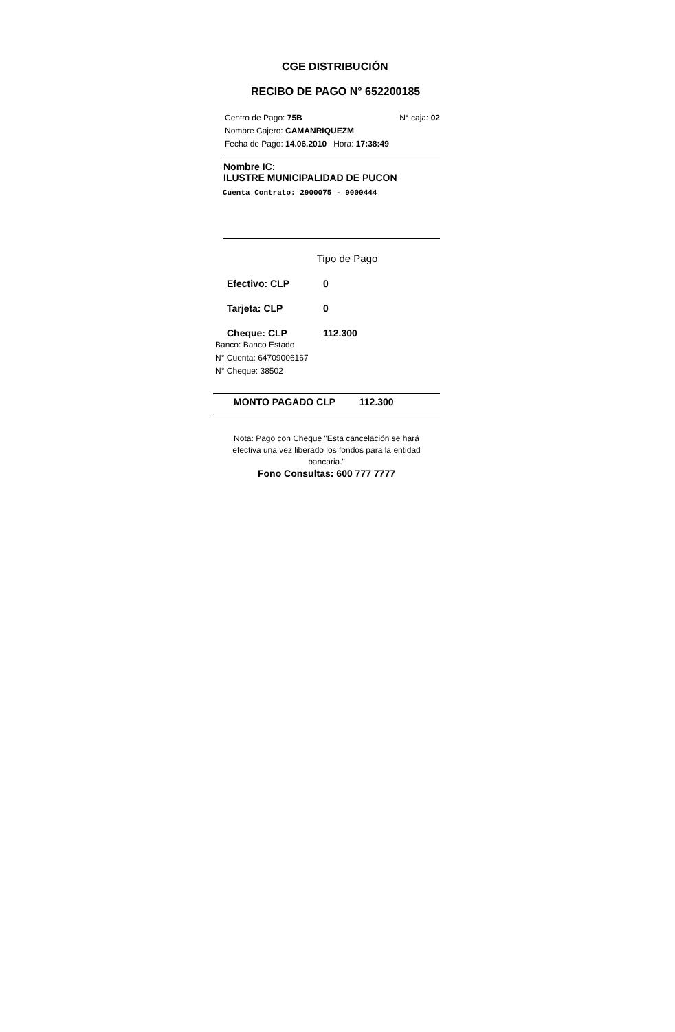CGE DISTRIBUCIÓN
RECIBO DE PAGO N° 652200185
Centro de Pago: 75B
Nombre Cajero: CAMANRIQUEZM
Fecha de Pago: 14.06.2010 Hora: 17:38:49
N° caja: 02
Nombre IC:
ILUSTRE MUNICIPALIDAD DE PUCON
Cuenta Contrato: 2900075 - 9000444
Tipo de Pago
Efectivo: CLP 0
Tarjeta: CLP 0
Cheque: CLP 112.300
Banco: Banco Estado
N° Cuenta: 64709006167
N° Cheque: 38502
MONTO PAGADO CLP 112.300
Nota: Pago con Cheque "Esta cancelación se hará
efectiva una vez liberado los fondos para la entidad
bancaria."
Fono Consultas: 600 777 7777